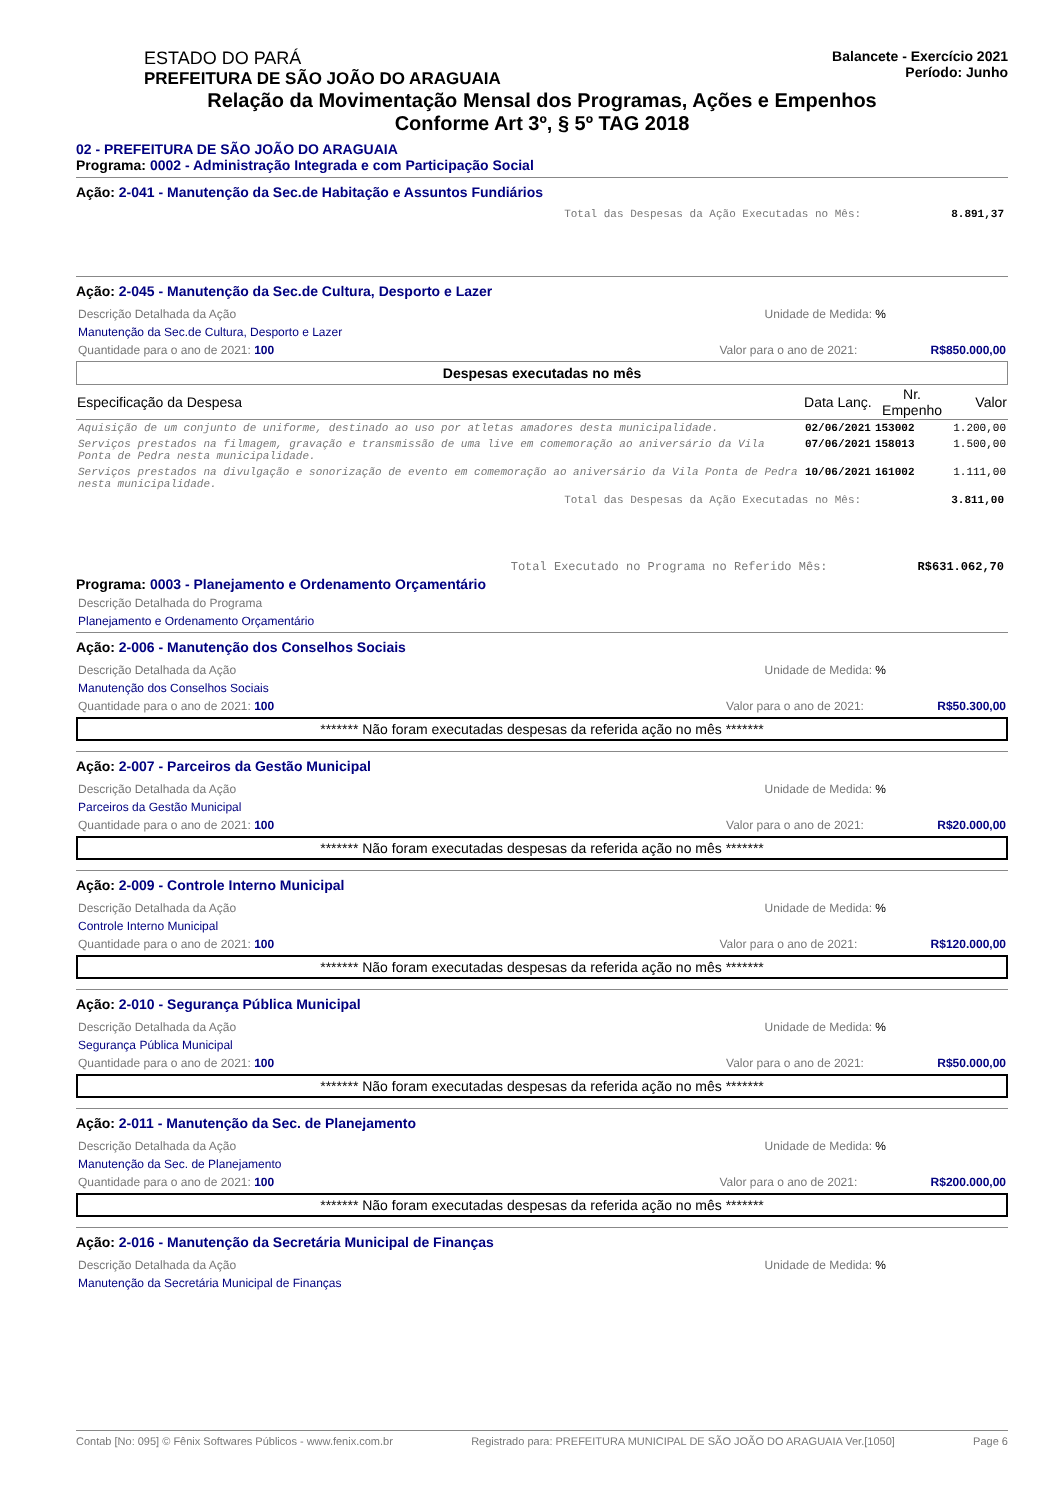ESTADO DO PARÁ
PREFEITURA DE SÃO JOÃO DO ARAGUAIA
Balancete - Exercício 2021
Período: Junho
Relação da Movimentação Mensal dos Programas, Ações e Empenhos
Conforme Art 3º, § 5º TAG 2018
02 - PREFEITURA DE SÃO JOÃO DO ARAGUAIA
Programa: 0002 - Administração Integrada e com Participação Social
Ação: 2-041 - Manutenção da Sec.de Habitação e Assuntos Fundiários
Total das Despesas da Ação Executadas no Mês: 8.891,37
Ação: 2-045 - Manutenção da Sec.de Cultura, Desporto e Lazer
Descrição Detalhada da Ação Unidade de Medida: %
Manutenção da Sec.de Cultura, Desporto e Lazer
Quantidade para o ano de 2021: 100 Valor para o ano de 2021: R$850.000,00
Despesas executadas no mês
| Especificação da Despesa | Data Lanç. | Nr. Empenho | Valor |
| --- | --- | --- | --- |
| Aquisição de um conjunto de uniforme, destinado ao uso por atletas amadores desta municipalidade. | 02/06/2021 | 153002 | 1.200,00 |
| Serviços prestados na filmagem, gravação e transmissão de uma live em comemoração ao aniversário da Vila Ponta de Pedra nesta municipalidade. | 07/06/2021 | 158013 | 1.500,00 |
| Serviços prestados na divulgação e sonorização de evento em comemoração ao aniversário da Vila Ponta de Pedra nesta municipalidade. | 10/06/2021 | 161002 | 1.111,00 |
Total das Despesas da Ação Executadas no Mês: 3.811,00
Total Executado no Programa no Referido Mês: R$631.062,70
Programa: 0003 - Planejamento e Ordenamento Orçamentário
Descrição Detalhada do Programa
Planejamento e Ordenamento Orçamentário
Ação: 2-006 - Manutenção dos Conselhos Sociais
Descrição Detalhada da Ação Unidade de Medida: %
Manutenção dos Conselhos Sociais
Quantidade para o ano de 2021: 100 Valor para o ano de 2021: R$50.300,00
******* Não foram executadas despesas da referida ação no mês *******
Ação: 2-007 - Parceiros da Gestão Municipal
Descrição Detalhada da Ação Unidade de Medida: %
Parceiros da Gestão Municipal
Quantidade para o ano de 2021: 100 Valor para o ano de 2021: R$20.000,00
******* Não foram executadas despesas da referida ação no mês *******
Ação: 2-009 - Controle Interno Municipal
Descrição Detalhada da Ação Unidade de Medida: %
Controle Interno Municipal
Quantidade para o ano de 2021: 100 Valor para o ano de 2021: R$120.000,00
******* Não foram executadas despesas da referida ação no mês *******
Ação: 2-010 - Segurança Pública Municipal
Descrição Detalhada da Ação Unidade de Medida: %
Segurança Pública Municipal
Quantidade para o ano de 2021: 100 Valor para o ano de 2021: R$50.000,00
******* Não foram executadas despesas da referida ação no mês *******
Ação: 2-011 - Manutenção da Sec. de Planejamento
Descrição Detalhada da Ação Unidade de Medida: %
Manutenção da Sec. de Planejamento
Quantidade para o ano de 2021: 100 Valor para o ano de 2021: R$200.000,00
******* Não foram executadas despesas da referida ação no mês *******
Ação: 2-016 - Manutenção da Secretária Municipal de Finanças
Descrição Detalhada da Ação Unidade de Medida: %
Manutenção da Secretária Municipal de Finanças
Contab [No: 095] © Fênix Softwares Públicos - www.fenix.com.br Registrado para: PREFEITURA MUNICIPAL DE SÃO JOÃO DO ARAGUAIA Ver.[1050] Page 6